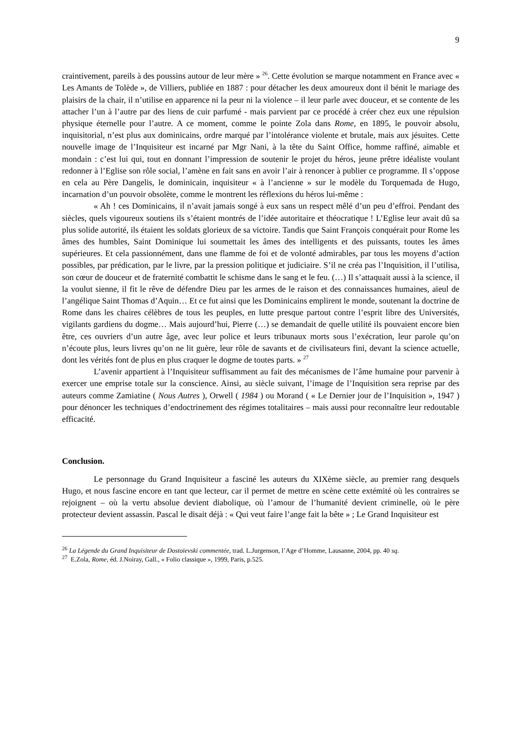9
craintivement, pareils à des poussins autour de leur mère » <sup>26</sup>. Cette évolution se marque notamment en France avec « Les Amants de Tolède », de Villiers, publiée en 1887 : pour détacher les deux amoureux dont il bénit le mariage des plaisirs de la chair, il n’utilise en apparence ni la peur ni la violence – il leur parle avec douceur, et se contente de les attacher l’un à l’autre par des liens de cuir parfumé - mais parvient par ce procédé à créer chez eux une répulsion physique éternelle pour l’autre. A ce moment, comme le pointe Zola dans Rome, en 1895, le pouvoir absolu, inquisitorial, n’est plus aux dominicains, ordre marqué par l’intolérance violente et brutale, mais aux jésuites. Cette nouvelle image de l’Inquisiteur est incarné par Mgr Nani, à la tête du Saint Office, homme raffiné, aimable et mondain : c’est lui qui, tout en donnant l’impression de soutenir le projet du héros, jeune prêtre idéaliste voulant redonner à l’Eglise son rôle social, l’amène en fait sans en avoir l’air à renoncer à publier ce programme. Il s’oppose en cela au Père Dangelis, le dominicain, inquisiteur « à l’ancienne » sur le modèle du Torquemada de Hugo, incarnation d’un pouvoir obsolète, comme le montrent les réflexions du héros lui-même :
« Ah ! ces Dominicains, il n’avait jamais songé à eux sans un respect mêlé d’un peu d’effroi. Pendant des siècles, quels vigoureux soutiens ils s’étaient montrés de l’idée autoritaire et théocratique ! L’Eglise leur avait dû sa plus solide autorité, ils étaient les soldats glorieux de sa victoire. Tandis que Saint François conquérait pour Rome les âmes des humbles, Saint Dominique lui soumettait les âmes des intelligents et des puissants, toutes les âmes supérieures. Et cela passionnément, dans une flamme de foi et de volonté admirables, par tous les moyens d’action possibles, par prédication, par le livre, par la pression politique et judiciaire. S’il ne créa pas l’Inquisition, il l’utilisa, son cœur de douceur et de fraternité combattit le schisme dans le sang et le feu. (…) Il s’attaquait aussi à la science, il la voulut sienne, il fit le rêve de défendre Dieu par les armes de le raison et des connaissances humaines, aïeul de l’angélique Saint Thomas d’Aquin… Et ce fut ainsi que les Dominicains emplirent le monde, soutenant la doctrine de Rome dans les chaires célèbres de tous les peuples, en lutte presque partout contre l’esprit libre des Universités, vigilants gardiens du dogme… Mais aujourd’hui, Pierre (…) se demandait de quelle utilité ils pouvaient encore bien être, ces ouvriers d’un autre âge, avec leur police et leurs tribunaux morts sous l’exécration, leur parole qu’on n’écoute plus, leurs livres qu’on ne lit guère, leur rôle de savants et de civilisateurs fini, devant la science actuelle, dont les vérités font de plus en plus craquer le dogme de toutes parts. » <sup>27</sup>
L’avenir appartient à l’Inquisiteur suffisamment au fait des mécanismes de l’âme humaine pour parvenir à exercer une emprise totale sur la conscience. Ainsi, au siècle suivant, l’image de l’Inquisition sera reprise par des auteurs comme Zamiatine ( Nous Autres ), Orwell ( 1984 ) ou Morand ( « Le Dernier jour de l’Inquisition », 1947 ) pour dénoncer les techniques d’endoctrinement des régimes totalitaires – mais aussi pour reconnaître leur redoutable efficacité.
Conclusion.
Le personnage du Grand Inquisiteur a fasciné les auteurs du XIXème siècle, au premier rang desquels Hugo, et nous fascine encore en tant que lecteur, car il permet de mettre en scène cette extémité où les contraires se rejoignent – où la vertu absolue devient diabolique, où l’amour de l’humanité devient criminelle, où le père protecteur devient assassin. Pascal le disait déjà : « Qui veut faire l’ange fait la bête » ; Le Grand Inquisiteur est
<sup>26</sup> La Légende du Grand Inquisiteur de Dostoïevski commentée, trad. L.Jurgenson, l’Age d’Homme, Lausanne, 2004, pp. 40 sq.
<sup>27</sup> E.Zola, Rome, éd. J.Noiray, Gall., « Folio classique », 1999, Paris, p.525.